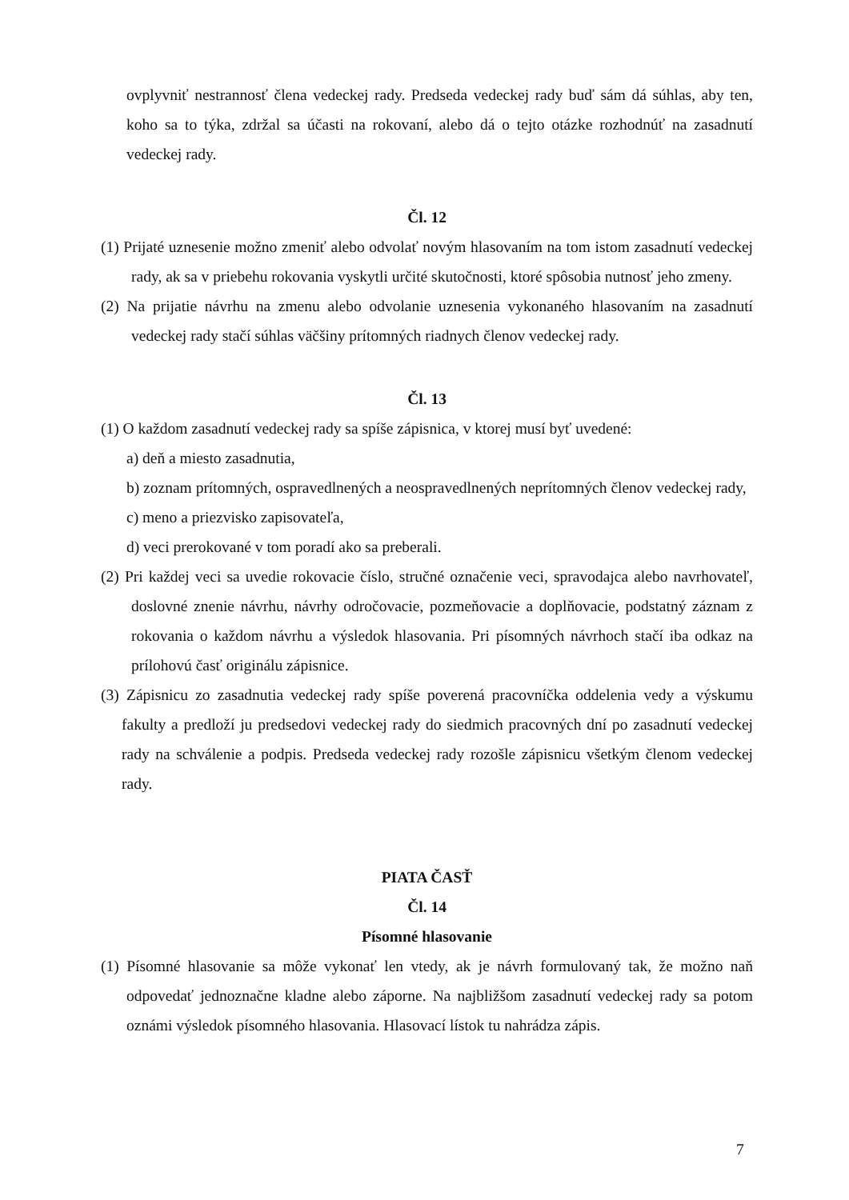ovplyvniť nestrannosť člena vedeckej rady. Predseda vedeckej rady buď sám dá súhlas, aby ten, koho sa to týka, zdržal sa účasti na rokovaní, alebo dá o tejto otázke rozhodnúť na zasadnutí vedeckej rady.
Čl. 12
(1) Prijaté uznesenie možno zmeniť alebo odvolať novým hlasovaním na tom istom zasadnutí vedeckej rady, ak sa v priebehu rokovania vyskytli určité skutočnosti, ktoré spôsobia nutnosť jeho zmeny.
(2) Na prijatie návrhu na zmenu alebo odvolanie uznesenia vykonaného hlasovaním na zasadnutí vedeckej rady stačí súhlas väčšiny prítomných riadnych členov vedeckej rady.
Čl. 13
(1) O každom zasadnutí vedeckej rady sa spíše zápisnica, v ktorej musí byť uvedené:
a) deň a miesto zasadnutia,
b) zoznam prítomných, ospravedlnených a neospravedlnených neprítomných členov vedeckej rady,
c) meno a priezvisko zapisovateľa,
d) veci prerokované v tom poradí ako sa preberali.
(2) Pri každej veci sa uvedie rokovacie číslo, stručné označenie veci, spravodajca alebo navrhovateľ, doslovné znenie návrhu, návrhy odročovacie, pozmeňovacie a doplňovacie, podstatný záznam z rokovania o každom návrhu a výsledok hlasovania. Pri písomných návrhoch stačí iba odkaz na prílohovú časť originálu zápisnice.
(3) Zápisnicu zo zasadnutia vedeckej rady spíše poverená pracovníčka oddelenia vedy a výskumu fakulty a predloží ju predsedovi vedeckej rady do siedmich pracovných dní po zasadnutí vedeckej rady na schválenie a podpis. Predseda vedeckej rady rozošle zápisnicu všetkým členom vedeckej rady.
PIATA ČASŤ
Čl. 14
Písomné hlasovanie
(1) Písomné hlasovanie sa môže vykonať len vtedy, ak je návrh formulovaný tak, že možno naň odpovedať jednoznačne kladne alebo záporne. Na najbližšom zasadnutí vedeckej rady sa potom oznámi výsledok písomného hlasovania. Hlasovací lístok tu nahrádza zápis.
7